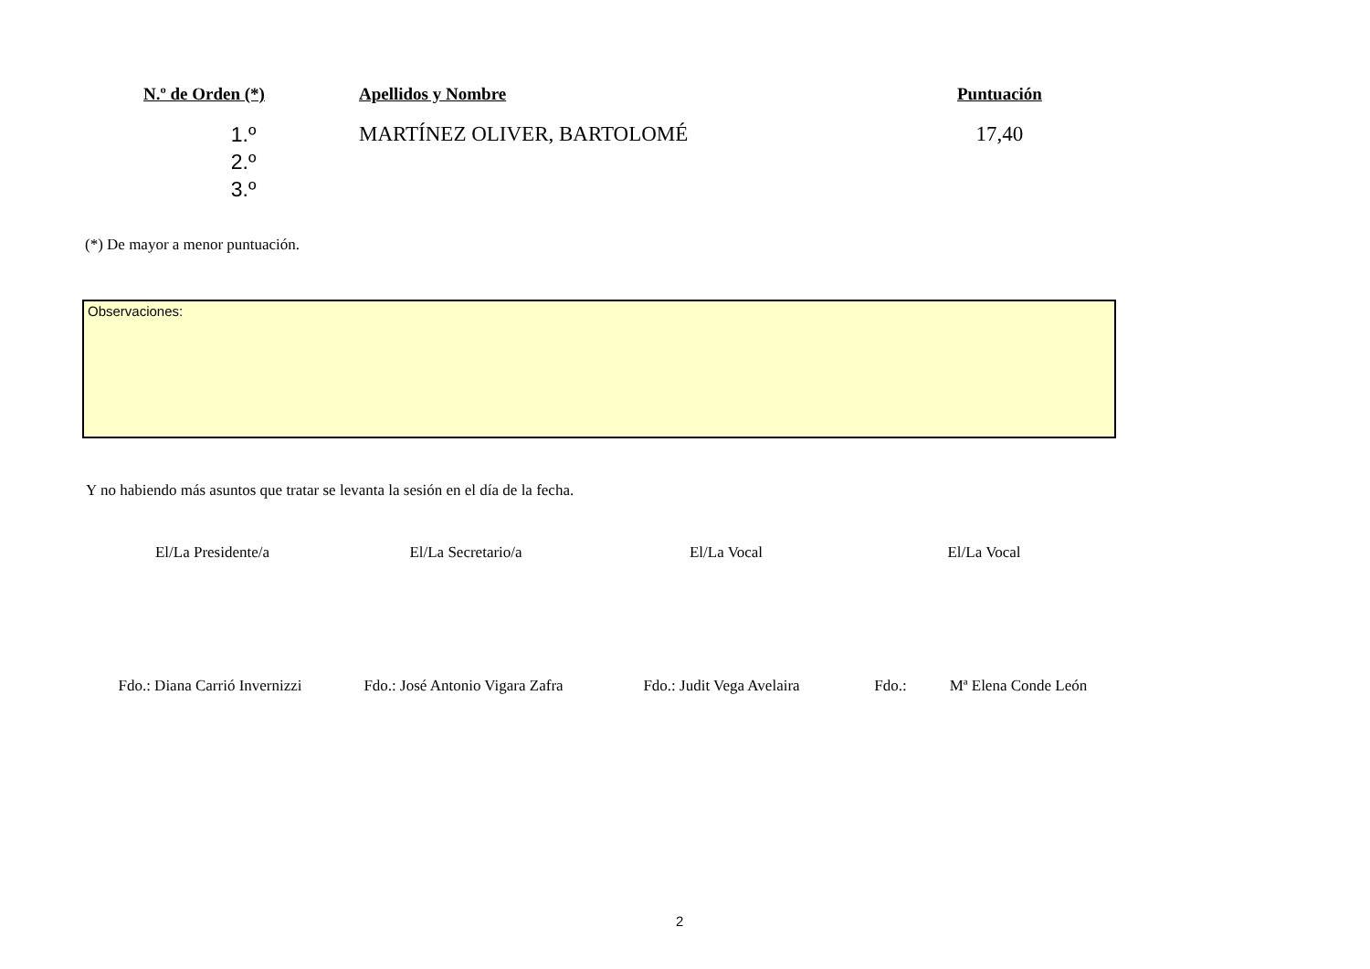| N.º de Orden (*) | Apellidos y Nombre | Puntuación |
| --- | --- | --- |
| 1.º | MARTÍNEZ OLIVER, BARTOLOMÉ | 17,40 |
| 2.º | | |
| 3.º | | |
(*) De mayor a menor puntuación.
Observaciones:
Y no habiendo más asuntos que tratar se levanta la sesión en el día de la fecha.
El/La Presidente/a El/La Secretario/a El/La Vocal El/La Vocal
Fdo.: Diana Carrió Invernizzi
Fdo.: José Antonio Vigara Zafra
Fdo.: Judit Vega Avelaira Fdo.: Mª Elena Conde León
2